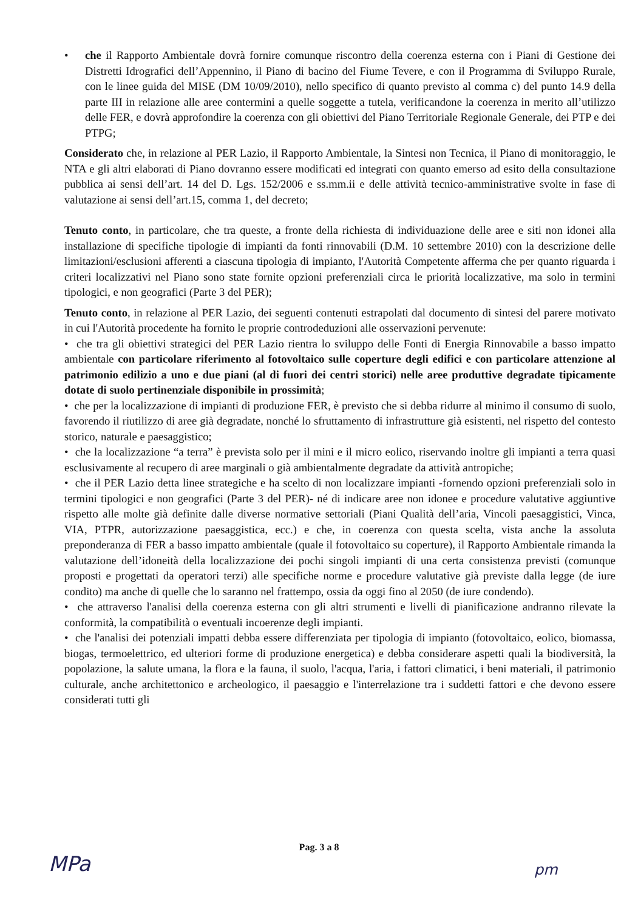• che il Rapporto Ambientale dovrà fornire comunque riscontro della coerenza esterna con i Piani di Gestione dei Distretti Idrografici dell’Appennino, il Piano di bacino del Fiume Tevere, e con il Programma di Sviluppo Rurale, con le linee guida del MISE (DM 10/09/2010), nello specifico di quanto previsto al comma c) del punto 14.9 della parte III in relazione alle aree contermini a quelle soggette a tutela, verificandone la coerenza in merito all’utilizzo delle FER, e dovrà approfondire la coerenza con gli obiettivi del Piano Territoriale Regionale Generale, dei PTP e dei PTPG;
Considerato che, in relazione al PER Lazio, il Rapporto Ambientale, la Sintesi non Tecnica, il Piano di monitoraggio, le NTA e gli altri elaborati di Piano dovranno essere modificati ed integrati con quanto emerso ad esito della consultazione pubblica ai sensi dell’art. 14 del D. Lgs. 152/2006 e ss.mm.ii e delle attività tecnico-amministrative svolte in fase di valutazione ai sensi dell’art.15, comma 1, del decreto;
Tenuto conto, in particolare, che tra queste, a fronte della richiesta di individuazione delle aree e siti non idonei alla installazione di specifiche tipologie di impianti da fonti rinnovabili (D.M. 10 settembre 2010) con la descrizione delle limitazioni/esclusioni afferenti a ciascuna tipologia di impianto, l'Autorità Competente afferma che per quanto riguarda i criteri localizzativi nel Piano sono state fornite opzioni preferenziali circa le priorità localizzative, ma solo in termini tipologici, e non geografici (Parte 3 del PER);
Tenuto conto, in relazione al PER Lazio, dei seguenti contenuti estrapolati dal documento di sintesi del parere motivato in cui l'Autorità procedente ha fornito le proprie controdeduzioni alle osservazioni pervenute:
• che tra gli obiettivi strategici del PER Lazio rientra lo sviluppo delle Fonti di Energia Rinnovabile a basso impatto ambientale con particolare riferimento al fotovoltaico sulle coperture degli edifici e con particolare attenzione al patrimonio edilizio a uno e due piani (al di fuori dei centri storici) nelle aree produttive degradate tipicamente dotate di suolo pertinenziale disponibile in prossimità;
• che per la localizzazione di impianti di produzione FER, è previsto che si debba ridurre al minimo il consumo di suolo, favorendo il riutilizzo di aree già degradate, nonché lo sfruttamento di infrastrutture già esistenti, nel rispetto del contesto storico, naturale e paesaggistico;
• che la localizzazione “a terra” è prevista solo per il mini e il micro eolico, riservando inoltre gli impianti a terra quasi esclusivamente al recupero di aree marginali o già ambientalmente degradate da attività antropiche;
• che il PER Lazio detta linee strategiche e ha scelto di non localizzare impianti -fornendo opzioni preferenziali solo in termini tipologici e non geografici (Parte 3 del PER)- né di indicare aree non idonee e procedure valutative aggiuntive rispetto alle molte già definite dalle diverse normative settoriali (Piani Qualità dell’aria, Vincoli paesaggistici, Vinca, VIA, PTPR, autorizzazione paesaggistica, ecc.) e che, in coerenza con questa scelta, vista anche la assoluta preponderanza di FER a basso impatto ambientale (quale il fotovoltaico su coperture), il Rapporto Ambientale rimanda la valutazione dell’idoneità della localizzazione dei pochi singoli impianti di una certa consistenza previsti (comunque proposti e progettati da operatori terzi) alle specifiche norme e procedure valutative già previste dalla legge (de iure condito) ma anche di quelle che lo saranno nel frattempo, ossia da oggi fino al 2050 (de iure condendo).
• che attraverso l'analisi della coerenza esterna con gli altri strumenti e livelli di pianificazione andranno rilevate la conformità, la compatibilità o eventuali incoerenze degli impianti.
• che l'analisi dei potenziali impatti debba essere differenziata per tipologia di impianto (fotovoltaico, eolico, biomassa, biogas, termoelettrico, ed ulteriori forme di produzione energetica) e debba considerare aspetti quali la biodiversità, la popolazione, la salute umana, la flora e la fauna, il suolo, l'acqua, l'aria, i fattori climatici, i beni materiali, il patrimonio culturale, anche architettonico e archeologico, il paesaggio e l'interrelazione tra i suddetti fattori e che devono essere considerati tutti gli
Pag. 3 a 8
MPa pm